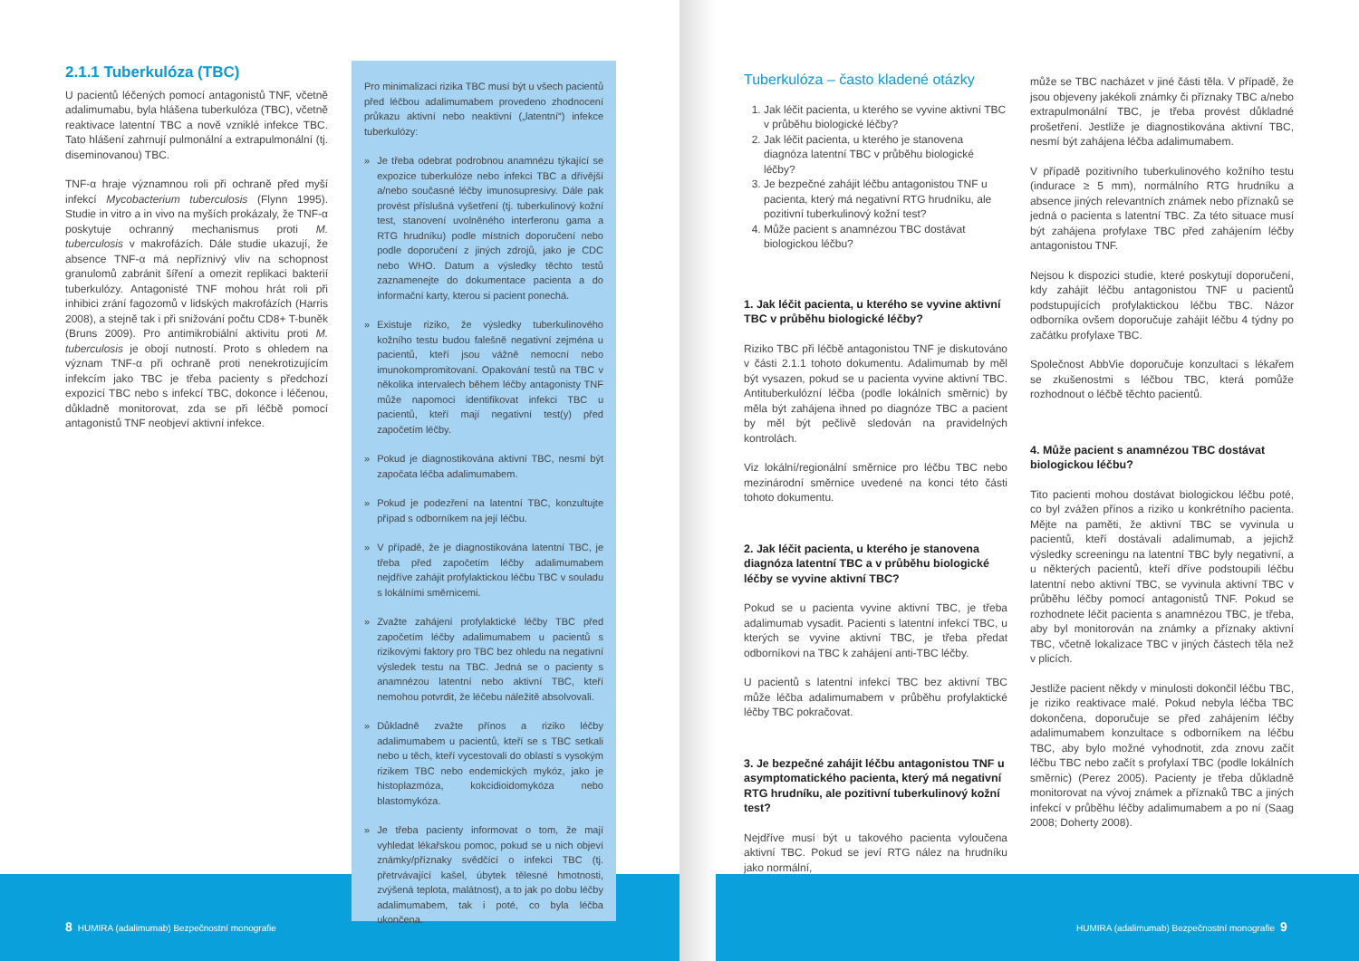2.1.1 Tuberkulóza (TBC)
U pacientů léčených pomocí antagonistů TNF, včetně adalimumabu, byla hlášena tuberkulóza (TBC), včetně reaktivace latentní TBC a nově vzniklé infekce TBC. Tato hlášení zahrnují pulmonální a extrapulmonální (tj. diseminovanou) TBC.
TNF-α hraje významnou roli při ochraně před myší infekcí Mycobacterium tuberculosis (Flynn 1995). Studie in vitro a in vivo na myších prokázaly, že TNF-α poskytuje ochranný mechanismus proti M. tuberculosis v makrofázích. Dále studie ukazují, že absence TNF-α má nepříznivý vliv na schopnost granulomů zabránit šíření a omezit replikaci bakterií tuberkulózy. Antagonisté TNF mohou hrát roli při inhibici zrání fagozomů v lidských makrofázích (Harris 2008), a stejně tak i při snižování počtu CD8+ T-buněk (Bruns 2009). Pro antimikrobiální aktivitu proti M. tuberculosis je obojí nutností. Proto s ohledem na význam TNF-α při ochraně proti nenekrotizujícím infekcím jako TBC je třeba pacienty s předchozí expozicí TBC nebo s infekcí TBC, dokonce i léčenou, důkladně monitorovat, zda se při léčbě pomocí antagonistů TNF neobjeví aktivní infekce.
Pro minimalizaci rizika TBC musí být u všech pacientů před léčbou adalimumabem provedeno zhodnocení průkazu aktivní nebo neaktivní („latentní“) infekce tuberkulózy:
» Je třeba odebrat podrobnou anamnézu týkající se expozice tuberkulóze nebo infekci TBC a dřívější a/nebo současné léčby imunosupresivy. Dále pak provést příslušná vyšetření (tj. tuberkulinový kožní test, stanovení uvolněného interferonu gama a RTG hrudníku) podle místních doporučení nebo podle doporučení z jiných zdrojů, jako je CDC nebo WHO. Datum a výsledky těchto testů zaznamenejte do dokumentace pacienta a do informační karty, kterou si pacient ponechá.
» Existuje riziko, že výsledky tuberkulinového kožního testu budou falešně negativní zejména u pacientů, kteří jsou vážně nemocní nebo imunokompromitovaní. Opakování testů na TBC v několika intervalech během léčby antagonisty TNF může napomoci identifikovat infekci TBC u pacientů, kteří mají negativní test(y) před započetím léčby.
» Pokud je diagnostikována aktivní TBC, nesmí být započata léčba adalimumabem.
» Pokud je podezření na latentní TBC, konzultujte případ s odborníkem na její léčbu.
» V případě, že je diagnostikována latentní TBC, je třeba před započetím léčby adalimumabem nejdříve zahájit profylaktickou léčbu TBC v souladu s lokálními směrnicemi.
» Zvažte zahájení profylaktické léčby TBC před započetím léčby adalimumabem u pacientů s rizikovými faktory pro TBC bez ohledu na negativní výsledek testu na TBC. Jedná se o pacienty s anamnézou latentní nebo aktivní TBC, kteří nemohou potvrdit, že léčebu náležitě absolvovali.
» Důkladně zvažte přínos a riziko léčby adalimumabem u pacientů, kteří se s TBC setkali nebo u těch, kteří vycestovali do oblastí s vysokým rizikem TBC nebo endemických mykóz, jako je histoplazmóza, kokcidioidomykóza nebo blastomykóza.
» Je třeba pacienty informovat o tom, že mají vyhledat lékařskou pomoc, pokud se u nich objeví známky/příznaky svědčící o infekci TBC (tj. přetrvávající kašel, úbytek tělesné hmotnosti, zvýšená teplota, malátnost), a to jak po dobu léčby adalimumabem, tak i poté, co byla léčba ukončena.
Tuberkulóza – často kladené otázky
1. Jak léčit pacienta, u kterého se vyvine aktivní TBC v průběhu biologické léčby?
2. Jak léčit pacienta, u kterého je stanovena diagnóza latentní TBC v průběhu biologické léčby?
3. Je bezpečné zahájit léčbu antagonistou TNF u pacienta, který má negativní RTG hrudníku, ale pozitivní tuberkulinový kožní test?
4. Může pacient s anamnézou TBC dostávat biologickou léčbu?
1. Jak léčit pacienta, u kterého se vyvine aktivní TBC v průběhu biologické léčby?
Riziko TBC při léčbě antagonistou TNF je diskutováno v části 2.1.1 tohoto dokumentu. Adalimumab by měl být vysazen, pokud se u pacienta vyvine aktivní TBC. Antituberkulózní léčba (podle lokálních směrnic) by měla být zahájena ihned po diagnóze TBC a pacient by měl být pečlivě sledován na pravidelných kontrolách.
Viz lokální/regionální směrnice pro léčbu TBC nebo mezinárodní směrnice uvedené na konci této části tohoto dokumentu.
2. Jak léčit pacienta, u kterého je stanovena diagnóza latentní TBC a v průběhu biologické léčby se vyvine aktivní TBC?
Pokud se u pacienta vyvine aktivní TBC, je třeba adalimumab vysadit. Pacienti s latentní infekcí TBC, u kterých se vyvine aktivní TBC, je třeba předat odborníkovi na TBC k zahájení anti-TBC léčby.
U pacientů s latentní infekcí TBC bez aktivní TBC může léčba adalimumabem v průběhu profylaktické léčby TBC pokračovat.
3. Je bezpečné zahájit léčbu antagonistou TNF u asymptomatického pacienta, který má negativní RTG hrudníku, ale pozitivní tuberkulinový kožní test?
Nejdříve musí být u takového pacienta vyloučena aktivní TBC. Pokud se jeví RTG nález na hrudníku jako normální,
může se TBC nacházet v jiné části těla. V případě, že jsou objeveny jakékoli známky či příznaky TBC a/nebo extrapulmonální TBC, je třeba provést důkladné prošetření. Jestliže je diagnostikována aktivní TBC, nesmí být zahájena léčba adalimumabem.
V případě pozitivního tuberkulinového kožního testu (indurace ≥ 5 mm), normálního RTG hrudníku a absence jiných relevantních známek nebo příznaků se jedná o pacienta s latentní TBC. Za této situace musí být zahájena profylaxe TBC před zahájením léčby antagonistou TNF.
Nejsou k dispozici studie, které poskytují doporučení, kdy zahájit léčbu antagonistou TNF u pacientů podstupujících profylaktickou léčbu TBC. Názor odborníka ovšem doporučuje zahájit léčbu 4 týdny po začátku profylaxe TBC.
Společnost AbbVie doporučuje konzultaci s lékařem se zkušenostmi s léčbou TBC, která pomůže rozhodnout o léčbě těchto pacientů.
4. Může pacient s anamnézou TBC dostávat biologickou léčbu?
Tito pacienti mohou dostávat biologickou léčbu poté, co byl zvážen přínos a riziko u konkrétního pacienta. Mějte na paměti, že aktivní TBC se vyvinula u pacientů, kteří dostávali adalimumab, a jejichž výsledky screeningu na latentní TBC byly negativní, a u některých pacientů, kteří dříve podstoupili léčbu latentní nebo aktivní TBC, se vyvinula aktivní TBC v průběhu léčby pomocí antagonistů TNF. Pokud se rozhodnete léčit pacienta s anamnézou TBC, je třeba, aby byl monitorován na známky a příznaky aktivní TBC, včetně lokalizace TBC v jiných částech těla než v plicích.
Jestliže pacient někdy v minulosti dokončil léčbu TBC, je riziko reaktivace malé. Pokud nebyla léčba TBC dokončena, doporučuje se před zahájením léčby adalimumabem konzultace s odborníkem na léčbu TBC, aby bylo možné vyhodnotit, zda znovu začít léčbu TBC nebo začít s profylaxí TBC (podle lokálních směrnic) (Perez 2005). Pacienty je třeba důkladně monitorovat na vývoj známek a příznaků TBC a jiných infekcí v průběhu léčby adalimumabem a po ní (Saag 2008; Doherty 2008).
8 HUMIRA (adalimumab) Bezpečnostní monografie
HUMIRA (adalimumab) Bezpečnostní monografie 9